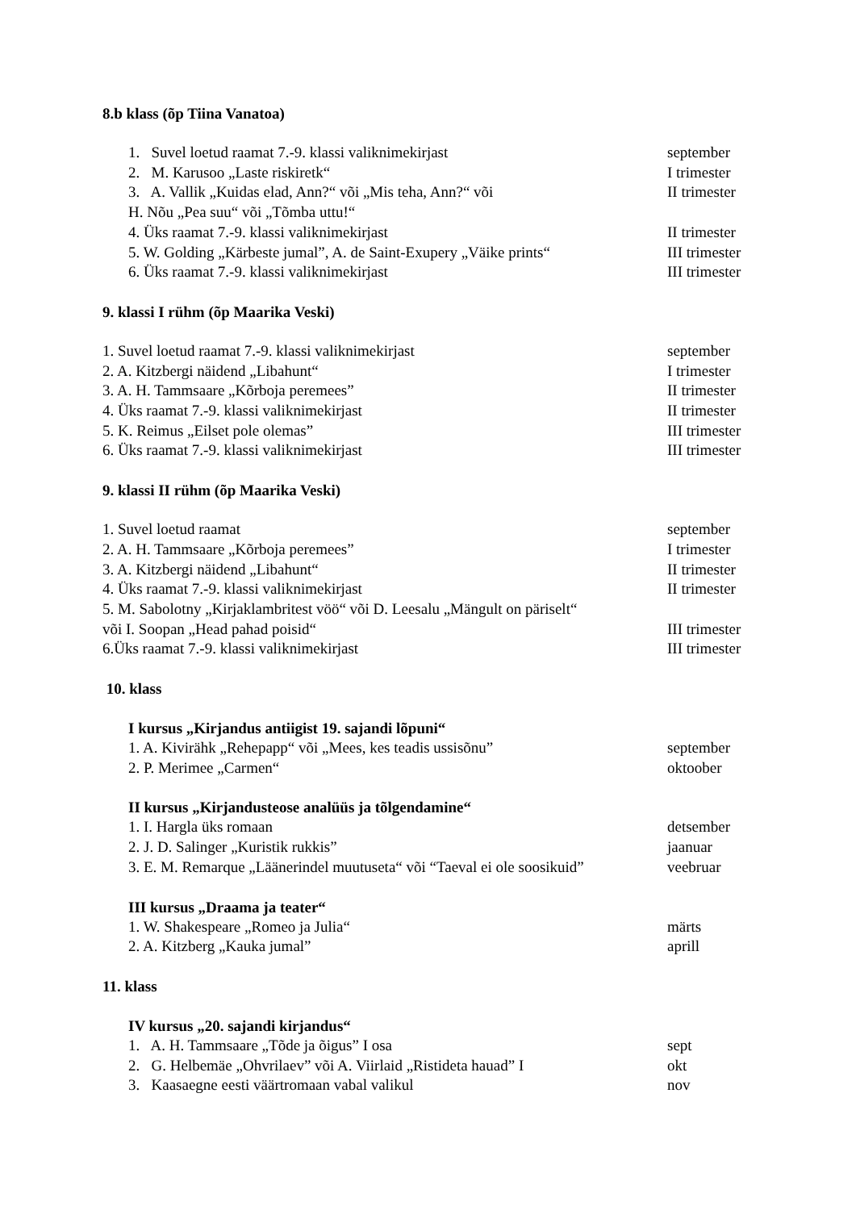8.b klass (õp Tiina Vanatoa)
1. Suvel loetud raamat 7.-9. klassi valiknimekirjast september
2. M. Karusoo „Laste riskiretk“I trimester
3. A. Vallik „Kuidas elad, Ann?“ või „Mis teha, Ann?“ või II trimester
H. Nõu „Pea suu“ või „Tõmba uttu!“
4. Üks raamat 7.-9. klassi valiknimekirjast II trimester
5. W. Golding „Kärbeste jumal”, A. de Saint-Exupery „Väike prints“III trimester
6. Üks raamat 7.-9. klassi valiknimekirjast III trimester
9. klassi I rühm (õp Maarika Veski)
1. Suvel loetud raamat 7.-9. klassi valiknimekirjast september
2. A. Kitzbergi näidend „Libahunt“I trimester
3. A. H. Tammsaare „Kõrboja peremees” II trimester
4. Üks raamat 7.-9. klassi valiknimekirjast II trimester
5. K. Reimus „Eilset pole olemas” III trimester
6. Üks raamat 7.-9. klassi valiknimekirjast III trimester
9. klassi II rühm (õp Maarika Veski)
1. Suvel loetud raamat september
2. A. H. Tammsaare „Kõrboja peremees” I trimester
3. A. Kitzbergi näidend „Libahunt“II trimester
4. Üks raamat 7.-9. klassi valiknimekirjast II trimester
5. M. Sabolotny „Kirjaklambritest vöö“ või D. Leesalu „Mängult on päriselt“
või I. Soopan „Head pahad poisid“III trimester
6.Üks raamat 7.-9. klassi valiknimekirjast III trimester
10. klass
I kursus „Kirjandus antiigist 19. sajandi lõpuni“
1. A. Kivirähk „Rehepapp“ või „Mees, kes teadis ussisõnu” september
2. P. Merimee „Carmen“oktoober
II kursus „Kirjandusteose analüüs ja tõlgendamine“
1. I. Hargla üks romaan detsember
2. J. D. Salinger „Kuristik rukkis” jaanuar
3. E. M. Remarque „Läänerindel muutuseta“ või “Taeval ei ole soosikuid” veebruar
III kursus „Draama ja teater“
1. W. Shakespeare „Romeo ja Julia“märts
2. A. Kitzberg „Kauka jumal” aprill
11. klass
IV kursus „20. sajandi kirjandus“
1. A. H. Tammsaare „Tõde ja õigus” I osa sept
2. G. Helbemäe „Ohvrilaev” või A. Viirlaid „Ristideta hauad” I okt
3. Kaasaegne eesti väärtromaan vabal valikul nov